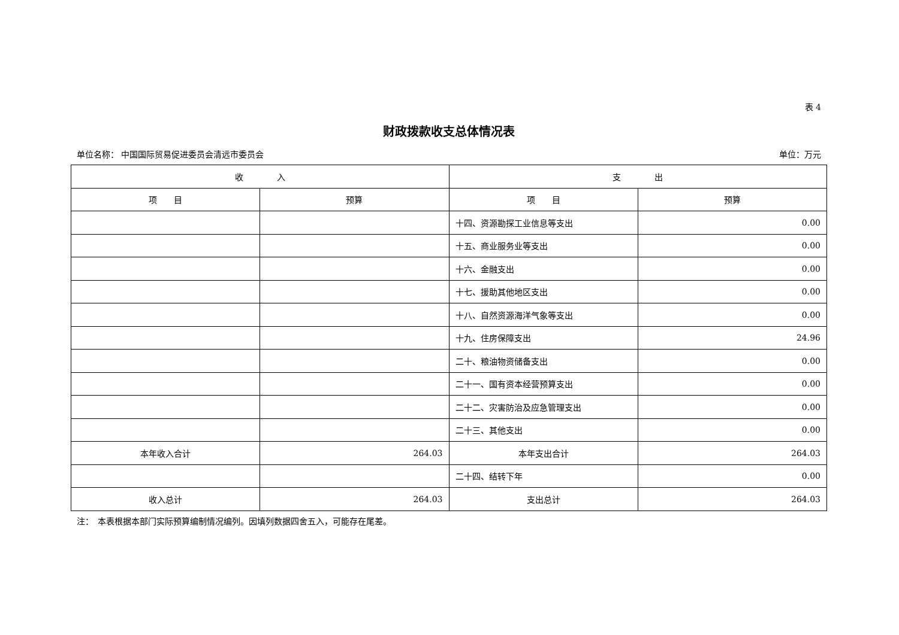表 4
财政拨款收支总体情况表
单位名称： 中国国际贸易促进委员会清远市委员会 单位：万元
| 收 入 | | 支 出 | |
| --- | --- | --- | --- |
| 项 目 | 预算 | 项 目 | 预算 |
| | | 十四、资源勘探工业信息等支出 | 0.00 |
| | | 十五、商业服务业等支出 | 0.00 |
| | | 十六、金融支出 | 0.00 |
| | | 十七、援助其他地区支出 | 0.00 |
| | | 十八、自然资源海洋气象等支出 | 0.00 |
| | | 十九、住房保障支出 | 24.96 |
| | | 二十、粮油物资储备支出 | 0.00 |
| | | 二十一、国有资本经营预算支出 | 0.00 |
| | | 二十二、灾害防治及应急管理支出 | 0.00 |
| | | 二十三、其他支出 | 0.00 |
| 本年收入合计 | 264.03 | 本年支出合计 | 264.03 |
| | | 二十四、结转下年 | 0.00 |
| 收入总计 | 264.03 | 支出总计 | 264.03 |
注：　本表根据本部门实际预算编制情况编列。因填列数据四舍五入，可能存在尾差。